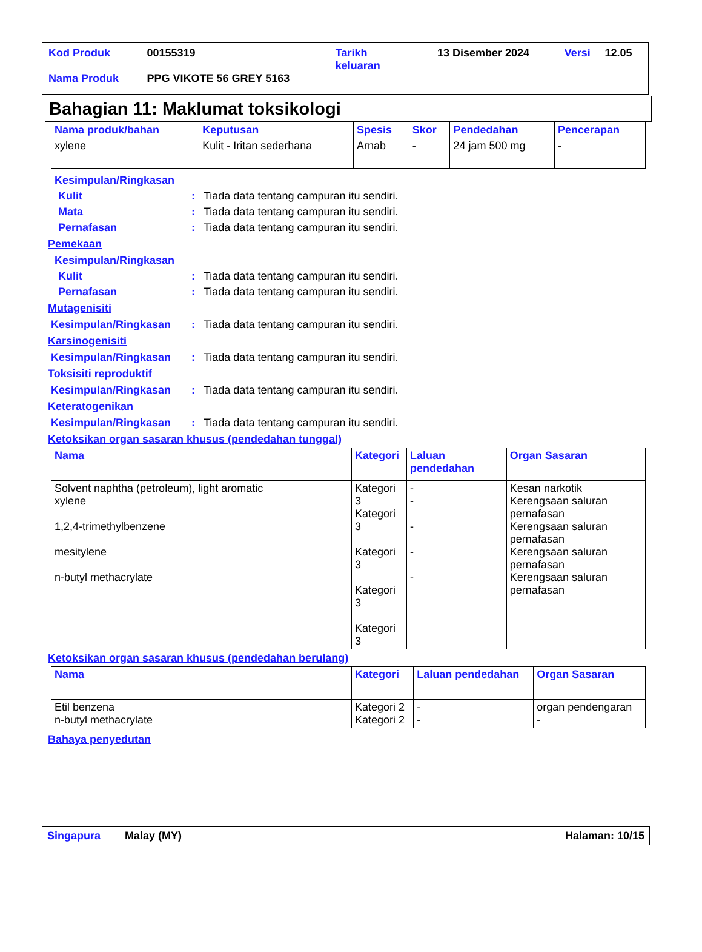| Kod Produk | 00155319 | Tarikh keluaran | 13 Disember 2024 | Versi | 12.05 |
| Nama Produk | PPG VIKOTE 56 GREY 5163 | | | | |
Bahagian 11: Maklumat toksikologi
| Nama produk/bahan | Keputusan | Spesis | Skor | Pendedahan | Pencerapan |
| --- | --- | --- | --- | --- | --- |
| xylene | Kulit - Iritan sederhana | Arnab | - | 24 jam 500 mg | - |
Kesimpulan/Ringkasan
Kulit: Tiada data tentang campuran itu sendiri.
Mata: Tiada data tentang campuran itu sendiri.
Pernafasan: Tiada data tentang campuran itu sendiri.
Pemekaan
Kesimpulan/Ringkasan
Kulit: Tiada data tentang campuran itu sendiri.
Pernafasan: Tiada data tentang campuran itu sendiri.
Mutagenisiti
Kesimpulan/Ringkasan: Tiada data tentang campuran itu sendiri.
Karsinogenisiti
Kesimpulan/Ringkasan: Tiada data tentang campuran itu sendiri.
Toksisiti reproduktif
Kesimpulan/Ringkasan: Tiada data tentang campuran itu sendiri.
Keteratogenikan
Kesimpulan/Ringkasan: Tiada data tentang campuran itu sendiri.
Ketoksikan organ sasaran khusus (pendedahan tunggal)
| Nama | Kategori | Laluan pendedahan | Organ Sasaran |
| --- | --- | --- | --- |
| Solvent naphtha (petroleum), light aromatic xylene 1,2,4-trimethylbenzene mesitylene n-butyl methacrylate | Kategori 3 Kategori 3 Kategori 3 Kategori 3 Kategori 3 | - - - - - | Kesan narkotik Kerengsaan saluran pernafasan Kerengsaan saluran pernafasan Kerengsaan saluran pernafasan Kerengsaan saluran pernafasan |
Ketoksikan organ sasaran khusus (pendedahan berulang)
| Nama | Kategori | Laluan pendedahan | Organ Sasaran |
| --- | --- | --- | --- |
| Etil benzena n-butyl methacrylate | Kategori 2 Kategori 2 | - - | organ pendengaran - |
Bahaya penyedutan
Singapura Malay (MY) Halaman: 10/15